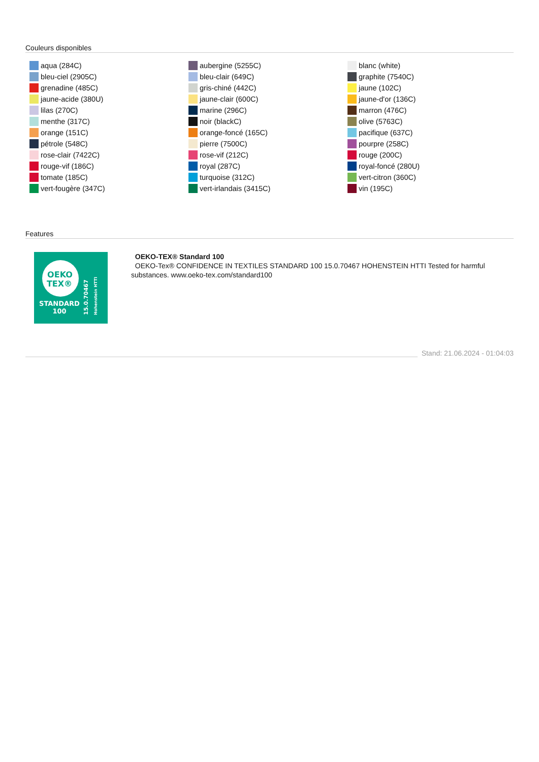Couleurs disponibles
aqua (284C)
bleu-ciel (2905C)
grenadine (485C)
jaune-acide (380U)
lilas (270C)
menthe (317C)
orange (151C)
pétrole (548C)
rose-clair (7422C)
rouge-vif (186C)
tomate (185C)
vert-fougère (347C)
aubergine (5255C)
bleu-clair (649C)
gris-chiné (442C)
jaune-clair (600C)
marine (296C)
noir (blackC)
orange-foncé (165C)
pierre (7500C)
rose-vif (212C)
royal (287C)
turquoise (312C)
vert-irlandais (3415C)
blanc (white)
graphite (7540C)
jaune (102C)
jaune-d'or (136C)
marron (476C)
olive (5763C)
pacifique (637C)
pourpre (258C)
rouge (200C)
royal-foncé (280U)
vert-citron (360C)
vin (195C)
Features
OEKO
TEX®
STANDARD
100
15.0.70467
Hohenstein HTTI
OEKO-TEX® Standard 100
OEKO-Tex® CONFIDENCE IN TEXTILES STANDARD 100 15.0.70467 HOHENSTEIN HTTI Tested for harmful substances. www.oeko-tex.com/standard100
Stand: 21.06.2024 - 01:04:03